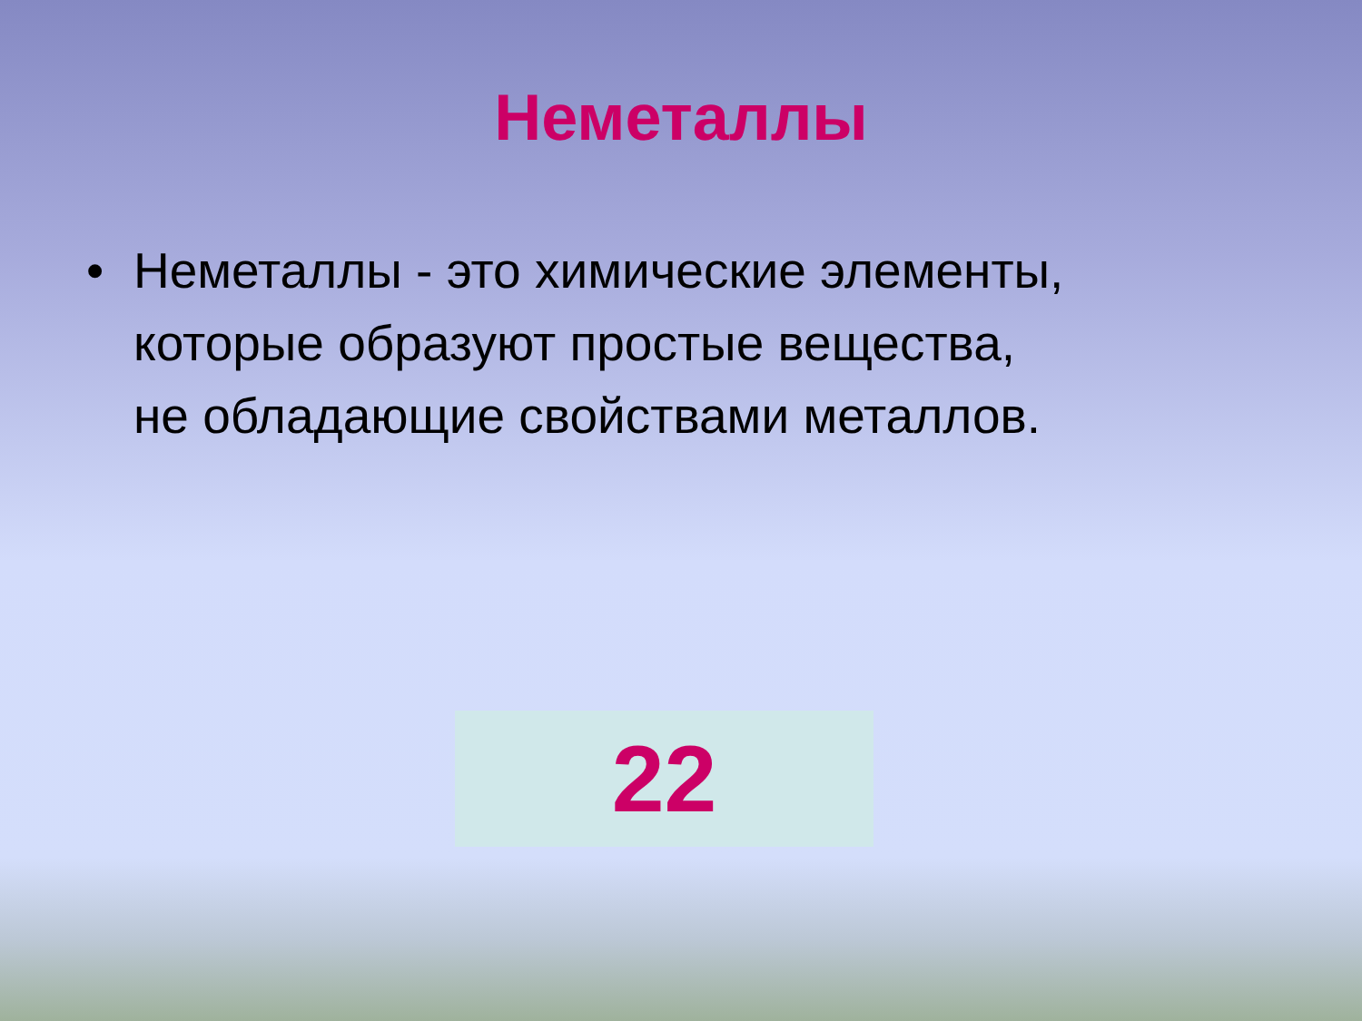Неметаллы
• Неметаллы - это химические элементы,
которые образуют простые вещества,
не обладающие свойствами металлов.
22